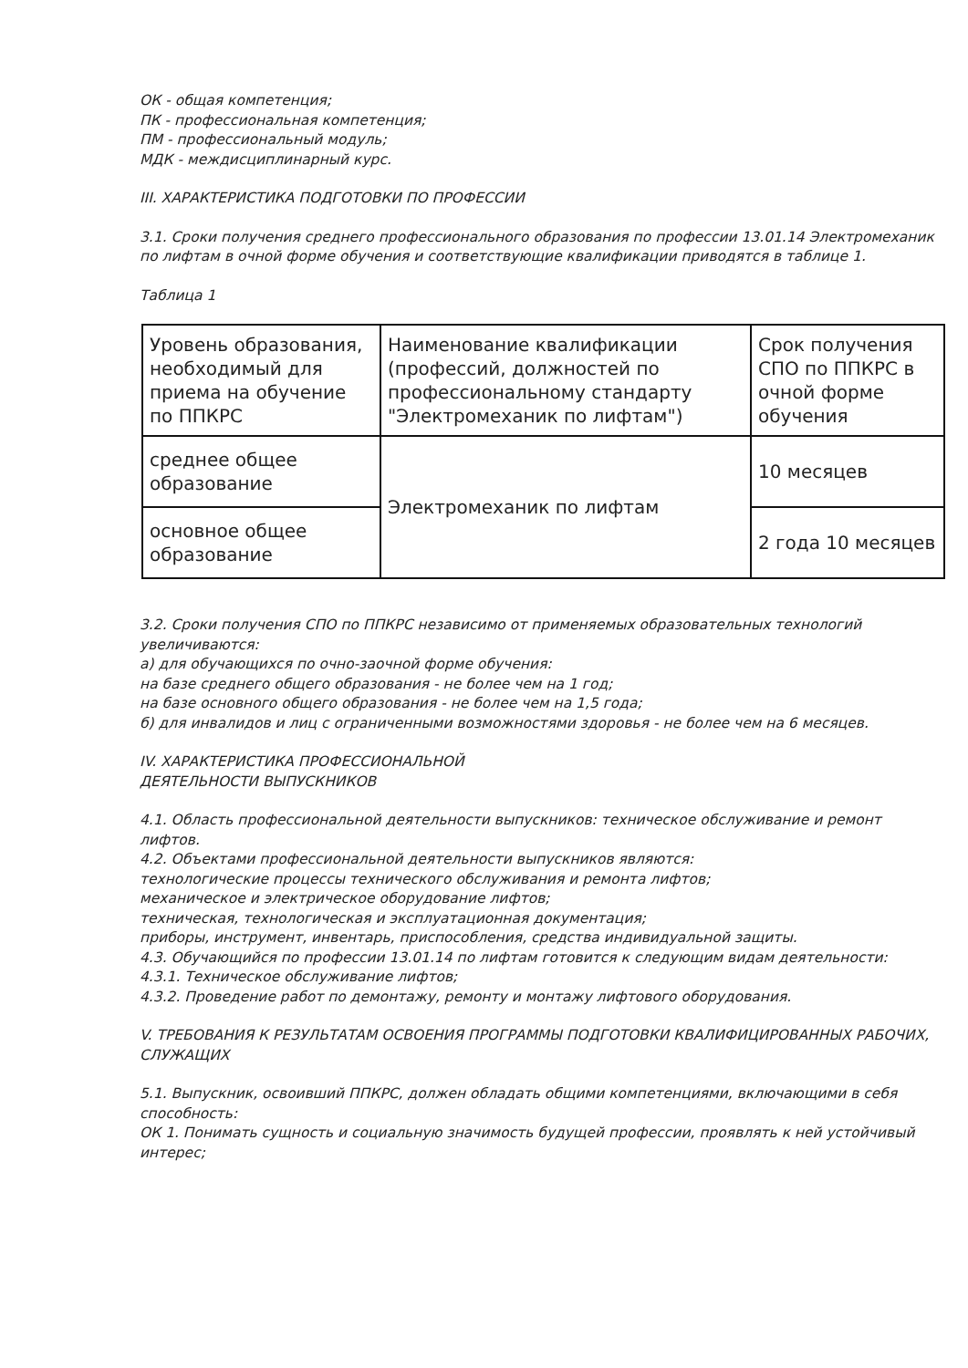ОК - общая компетенция;
ПК - профессиональная компетенция;
ПМ - профессиональный модуль;
МДК - междисциплинарный курс.
III. ХАРАКТЕРИСТИКА ПОДГОТОВКИ ПО ПРОФЕССИИ
3.1. Сроки получения среднего профессионального образования по профессии 13.01.14 Электромеханик по лифтам в очной форме обучения и соответствующие квалификации приводятся в таблице 1.
Таблица 1
| Уровень образования, необходимый для приема на обучение по ППКРС | Наименование квалификации (профессий, должностей по профессиональному стандарту "Электромеханик по лифтам") | Срок получения СПО по ППКРС в очной форме обучения |
| среднее общее образование | Электромеханик по лифтам | 10 месяцев |
| основное общее образование | | 2 года 10 месяцев |
3.2. Сроки получения СПО по ППКРС независимо от применяемых образовательных технологий увеличиваются:
а) для обучающихся по очно-заочной форме обучения:
на базе среднего общего образования - не более чем на 1 год;
на базе основного общего образования - не более чем на 1,5 года;
б) для инвалидов и лиц с ограниченными возможностями здоровья - не более чем на 6 месяцев.
IV. ХАРАКТЕРИСТИКА ПРОФЕССИОНАЛЬНОЙ
ДЕЯТЕЛЬНОСТИ ВЫПУСКНИКОВ
4.1. Область профессиональной деятельности выпускников: техническое обслуживание и ремонт лифтов.
4.2. Объектами профессиональной деятельности выпускников являются:
технологические процессы технического обслуживания и ремонта лифтов;
механическое и электрическое оборудование лифтов;
техническая, технологическая и эксплуатационная документация;
приборы, инструмент, инвентарь, приспособления, средства индивидуальной защиты.
4.3. Обучающийся по профессии 13.01.14 по лифтам готовится к следующим видам деятельности:
4.3.1. Техническое обслуживание лифтов;
4.3.2. Проведение работ по демонтажу, ремонту и монтажу лифтового оборудования.
V. ТРЕБОВАНИЯ К РЕЗУЛЬТАТАМ ОСВОЕНИЯ ПРОГРАММЫ ПОДГОТОВКИ КВАЛИФИЦИРОВАННЫХ РАБОЧИХ, СЛУЖАЩИХ
5.1. Выпускник, освоивший ППКРС, должен обладать общими компетенциями, включающими в себя способность:
ОК 1. Понимать сущность и социальную значимость будущей профессии, проявлять к ней устойчивый интерес;